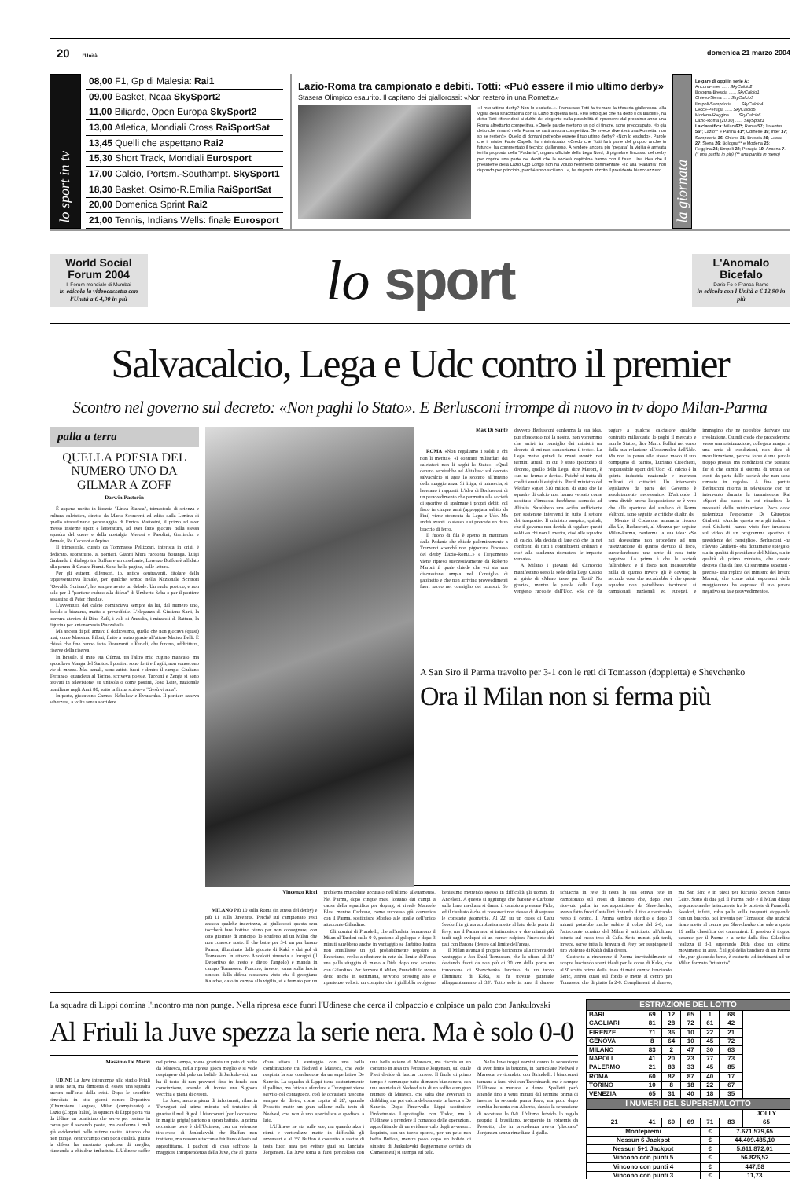20 l'Unità
domenica 21 marzo 2004
lo sport in tv
| 08,00 F1, Gp di Malesia: Rai1 |
| 09,00 Basket, Ncaa SkySport2 |
| 11,00 Biliardo, Open Europa SkySport2 |
| 13,00 Atletica, Mondiali Cross RaiSportSat |
| 13,45 Quelli che aspettano Rai2 |
| 15,30 Short Track, Mondiali Eurosport |
| 17,00 Calcio, Portsm.-Southampt. SkySport1 |
| 18,30 Basket, Osimo-R.Emilia RaiSportSat |
| 20,00 Domenica Sprint Rai2 |
| 21,00 Tennis, Indians Wells: finale Eurosport |
Lazio-Roma tra campionato e debiti. Totti: «Può essere il mio ultimo derby»
Stasera Olimpico esaurito. Il capitano dei giallorossi: «Non resterò in una Rometta»
«Il mio ultimo derby? Non lo escludo..». Francesco Totti fa tremare la tifoseria giallorossa, alla vigilia della stracittadina con la Lazio di questa sera. «Ho letto quel che ha detto il ds Baldini», ha detto Totti riferendosi ai dubbi del dirigente sulla possibilità di riproporre dal prossimo anno una Roma altrettanto competitiva. «Quelle parole mettono un po' di timore, sono preoccupato. Ho già detto che rimarrò nella Roma se sarà ancora competitiva. Se invece diventerà una Rometta, non so se resterò». Quello di domani potrebbe essere il tuo ultimo derby? «Non lo escludo». Parole che il mister Fabio Capello ha minimizzato: «Credo che Totti farà parte del gruppo anche in futuro», ha commentato il tecnico giallorosso. A rendere ancora più "pepata" la vigilia è arrivata ieri la proposta della "Padania", organo ufficiale della Lega Nord, di pignolare l'incasso del derby per coprire una parte dei debiti che le società capitoline hanno con il fisco. Una idea che il presidente della Lazio Ugo Longo non ha voluto nemmeno commentare. «Io alla "Padania" non rispondo per principio, perché sono siciliano...», ha risposto stizzito il presidente biancoazzurro.
la giornata
Le gare di oggi in serie A:
Ancona-Inter ...... SkyCalcio2
Bologna-Brescia ...... SkyCalcio1
Chievo-Siena ...... SkyCalcio3
Empoli-Sampdoria ...... SkyCalcio4
Lecce-Perugia ...... SkyCalcio5
Modena-Reggina ...... SkyCalcio6
Lazio-Roma (20:30) ...... SkySport1
La classifica: Milan 67*; Roma 57; Juventus 56*; Lazio** e Parma 41*; Udinese 39; Inter 37; Sampdoria 36; Chievo 31; Brescia 28; Lecce 27; Siena 26; Bologna** e Modena 25; Reggina 24; Empoli 22; Perugia 19; Ancona 7. (* una partita in più) (** una partita in meno)
World Social Forum 2004
Il Forum mondiale di Mumbai
in edicola la videocassetta con l'Unità a € 4,90 in più
lo sport
L'Anomalo Bicefalo
Dario Fo e Franca Rame
in edicola con l'Unità a € 12,90 in più
Salvacalcio, Lega e Udc contro il premier
Scontro nel governo sul decreto: «Non paghi lo Stato». E Berlusconi irrompe di nuovo in tv dopo Milan-Parma
palla a terra
QUELLA POESIA DEL NUMERO UNO DA GILMAR A ZOFF
Darwin Pastorin
È appena uscito in libreria "Linea Bianca", trimestrale di scienza e cultura calcistica, diretto da Mario Sconcerti ed edito dalla Limina di quello straordinario personaggio di Enrico Mattesini, il primo ad aver messo insieme sport e letteratura, ad aver fatto giocare nella stessa squadra del cuore e della nostalgia Meroni e Pasolini, Garrincha e Amado, Re Cecconi e Arpino.
Il trimestrale, curato da Tommasso Pellizzari, interista in crisi, è dedicato, soprattutto, ai portieri. Gianni Mura racconta Boranga, Luigi Garlando il dialogo tra Buffon e un casellante, Lorenzo Buffon è affidato alla penna di Cesare Fiumi. Sono belle pagine, belle letture.
Per gli estremi difensori, io, antico centravanti, titolare della rappresentativa liceale, per qualche tempo nella Nazionale Scrittori "Osvaldo Soriano", ho sempre avuto un debole. Un ruolo poetico, e non solo per il "portiere caduto alla difesa" di Umberto Saba o per il portiere assassino di Peter Handke.
L'avventura del calcio cominciava sempre da lui, dal numero uno, freddo o bizzarro, matto o prevedibile. L'eleganza di Giuliano Sarti, la bravura atavica di Dino Zoff, i voli di Anzolin, i miracoli di Battara, la figurina per antonomasia Piazzaballa.
Ma ancora di più amavo il dodicesimo, quello che non giocava (quasi) mai, come Massimo Piloni, finito a teatro grazie all'attore Matteo Belli. E chissà che fine hanno fatto Fioravanti e Ferioli, che furono, addirittura, riserve della riserva.
In Brasile, il mito era Gilmar, tra l'altro mio cugino mancato, ma spopolava Manga del Santos. I portieri sono forti e fragili, non conoscono vie di mezzo. Mai banali, sono artisti fuori e dentro il campo. Giuliano Terraneo, quand'era al Torino, scriveva poesie, Tacconi e Zenga si sono provati in televisione, su un'isola o come postini, Joao Leite, nazionale brasiliano negli Anni 80, sotto la firma scriveva "Gesù vi ama".
In porta, giocavano Camus, Nabokov e Evtusenko. Il portiere sapeva scherzare, a volte senza sorridere.
Max Di Sante
ROMA «Non regaliamo i soldi a chi non li merita», «I contratti miliardari dei calciatori non li paghi lo Stato», «Quel denaro servirebbe ad Alitalia»: sul decreto salvacalcio si apre lo scontro all'interno della maggioranza. Si litiga, si minaccia, si lacerano i rapporti. L'idea di Berlusconi di un provvedimento che permetta alle società di sportive di spalmare i propri debiti col fisco in cinque anni (appoggiata subito da Fini) viene stroncata da Lega e Udc. Ma andrà avanti lo stesso e si prevede un duro braccio di ferro.
Il fuoco di fila è aperto in mattinata dalla Padania che chiede polemicamente a Tremonti «perché non pignorare l'incasso del derby Lazio-Roma..» e l'argomento viene ripreso successivamente da Roberto Maroni il quale chiede che «ci sia una discussione ampia nel Consiglio di gabinetto e che non arrivino provvedimenti fuori sacco nel consiglio dei ministri. Se davvero Berlusconi conferma la sua idea, pur ribadendo noi la nostra, non vorremmo che arrivi in consiglio dei ministri un decreto di cui non conosciamo il testo». La Lega mette quindi le mani avanti: nei termini attuali in cui è stato ipotizzato il decreto, quello della Lega, dice Maroni, è «un no fermo e deciso. Poiché si tratta di crediti erariali esigibili». Per il ministro del Welfare «quei 510 milioni di euro che le squadre di calcio non hanno versato come sostituto d'imposta farebbero comodo ad Alitalia. Sarebbero una «cifra sufficiente per sostenere interventi in tutto il settore dei trasporti». Il ministro auspica, quindi, che il governo non decida di regalare questi soldi «a chi non li merita, cioè alle squadre di calcio. Ma decida di fare ciò che fa nei confronti di tutti i contribuenti ordinari e cioè alla scadenza riscuotere le imposte versate».
A Milano i giovani del Carroccio manifestano sotto la sede della Lega Calcio al grido di «Meno tasse per Totti? No grazie», mentre le parole della Lega vengono raccolte dall'Udc. «Se c'è da pagare a qualche calciatore qualche contratto miliardario lo paghi il mercato e non lo Stato», dice Marco Follini nel corso della sua relazione all'assemblea dell'Udc. Ma non la pensa allo stesso modo il suo compagno di partito, Luciano Ciocchetti, responsabile sport dell'Udc: «Il calcio è la quinta industria nazionale e interessa milioni di cittadini. Un intervento legislativo da parte del Governo è assolutamente necessario». D'altronde il tema divide anche l'opposizione se è vero che alle aperture del sindaco di Roma Veltroni, sono seguite le critiche di altri ds.
Mentre il Codacons annuncia ricorso alla Ue, Berlusconi, al Meazza per seguire Milan-Parma, conferma la sua idea: «Se noi dovessimo non procedere ad una rateizzazione di quanto dovuto al fisco, succederebbero una serie di cose tutte negative. La prima è che le società fallirebbero e il fisco non incasserebbe nulla di quanto invece gli è dovuto; la seconda cosa che accadrebbe è che queste squadre non potrebbero iscriversi ai campionati nazionali ed europei, e immagino che ne potrebbe derivare una rivoluzione. Quindi credo che procederemo verso una rateizzazione, collegata magari a una serie di condizioni, non dico di moralizzazione, perché forse è una parola troppo grossa, ma condizioni che possano far sì che cambi il sistema di tenuta dei conti da parte delle società che non sono rimaste in regola». A fine partita Berlusconi ritorna in televisione con un intervento durante la trasmissione Rai «Sport due sera» in cui ribadisce la necessità della rateizzazione. Poco dopo polemizza l'esponente Ds Giuseppe Giulietti: «Anche questa sera gli italiani -così Giulietti- hanno visto fare irruzione sul video di un programma sportivo il presidente del consiglio». Berlusconi -ha rilevato Giulietti- «ha dottamente spiegato, sia in qualità di presidente del Milan, sia in qualità di primo ministro, che questo decreto s'ha da fare. Ci saremmo aspettati - precisa- una replica del ministro del lavoro Maroni, che come altri esponenti della maggioranza ha espresso il suo parere negativo su tale provvedimento».
A San Siro il Parma travolto per 3-1 con le reti di Tomasson (doppietta) e Shevchenko
Ora il Milan non si ferma più
Vincenzo Ricci
MILANO Più 10 sulla Roma (in attesa del derby) e più 11 sulla Juventus. Perché sul campionato resti ancora qualche incertezza, ai giallorossi questa sera toccherà fare bottino pieno per non consegnare, con otto giornate di anticipo, lo scudetto ad un Milan che non conosce soste. E che batte per 3-1 un pur buono Parma, illuminato dalle giocate di Kakà e dai gol di Tomasson. In attacco Ancelotti rinuncia a Inzaghi (il Deportivo del resto è dietro l'angolo) e manda in campo Tomasson. Pancaro, invece, torna sulla fascia sinistra della difesa rossonera visto che il georgiano Kaladze, dato in campo alla vigilia, si è fermato per un problema muscolare accusato nell'ultimo allenamento. Nel Parma, dopo cinque mesi lontano dai campi a causa della squalifica per doping, si rivede Manuele Blasi mentre Carbone, come successo già domenica con il Parma, sostituisce Morfeo alle spalle dell'unico attaccante Gilardino.
Gli uomini di Prandelli, che all'andata fermarono il Milan al Tardini sullo 0-0, partono al galoppo e dopo 3 minuti sarebbero anche in vantaggio se l'arbitro Farina non annullasse un gol probabilmente regolare a Bresciano, svelto a ribattere in rete dal limite dell'area una palla sfuggita di mano a Dida dopo uno scontro con Gilardino. Per fermare il Milan, Prandelli lo aveva detto anche in settimana, servono pressing alto e ripartenze veloci: un compito che i gialloblù svolgono benissimo mettendo spesso in difficoltà gli uomini di Ancelotti. A questo si aggiunga che Barone e Carbone sulla linea mediana si danno il cambio a pressare Pirlo, ed il risultato è che ai rossoneri non riesce di disegnare le consuete geometrie. Al 22' su un cross di Cafu Seedorf in girata acrobatica mette al lato della porta di Frey, ma il Parma non si intimorisce e due minuti più tardi sugli sviluppi di un corner colpisce l'incrocio dei pali con Barone (destro dal limite dell'area).
Il Milan avanza il proprio baricentro alla ricerca del vantaggio e Jon Dahl Tomasson, che lo sfiora al 31' deviando fuori da non più di 30 cm dalla porta un traversone di Shevchenko lanciato da un tacco illuminato di Kakà, si fa trovare puntuale all'appuntamento al 33'. Tutto solo in area il danese schiaccia in rete di testa la sua ottava rete in campionato sul cross di Pancaro che, dopo aver ricevuto palla in sovrapposizione da Shevchenko, aveva fatto fuori Castellini fintando il tiro e rientrando verso il centro. Il Parma sembra stordito e dopo 3 minuti potrebbe anche subire il colpo del 2-0, ma l'attaccante ucraino del Milan è anticipato all'ultimo istante sul cross teso di Cafu. Sette minuti più tardi, invece, serve tutta la bravura di Frey per respingere il tiro violento di Kakà dalla destra.
Costretto a rincorrere il Parma inevitabilmente si scopre lasciando spazi ideali per le corse di Kakà, che al 9' scatta prima della linea di metà campo bruciando Seric, arriva quasi sul fondo e mette al centro per Tomasson che di piatto fa 2-0. Complimenti al danese, ma San Siro è in piedi per Ricardo Izecson Santos Leite. Sotto di due gol il Parma cede e il Milan dilaga segnando anche la terza rete fra le proteste di Prandelli. Seedorf, infatti, ruba palla sulla trequarti stoppando con un braccio, poi inventa per Tomasson che anziché tirare mette al centro per Shevchenko che sale a quota 19 nella classifica dei cannonieri. Il passivo è troppo pesante per il Parma e a sette dalla fine Gilardino realizza il 3-1 superando Dida dopo un ottimo movimento in area. È il gol della bandiera di un Parma che, pur giocando bene, è costretto ad inchinarsi ad un Milan formato "tritatutto".
La squadra di Lippi domina l'incontro ma non punge. Nella ripresa esce fuori l'Udinese che cerca il colpaccio e colpisce un palo con Jankulovski
Al Friuli la Juve spezza la serie nera. Ma è solo 0-0
Massimo De Marzi
UDINE La Juve interrompe allo stadio Friuli la serie nera, ma dimostra di essere una squadra ancora sull'orlo della crisi. Dopo le sconfitte rimediate in otto giorni contro Deportivo (Champions League), Milan (campionato) e Lazio (Coppa Italia), la squadra di Lippi porta via da Udine un punticino che serve per restare in corsa per il secondo posto, ma conferma i mali già evidenziati nelle ultime uscite. Attacco che non punge, centrocampo con poca qualità, giusto la difesa ha mostrato qualcosa di meglio, riuscendo a chiudere imbattuta. L'Udinese soffre nel primo tempo, viene graziata un paio di volte da Maresca, nella ripresa gioca meglio e si vede respingere dal palo un bolide di Jankulovski, ma ha il torto di non provarci fino in fondo con convinzione, avendo di fronte una Signora vecchia e piena di cerotti.
La Juve, ancora piena di infortunati, rilancia Trezeguet dal primo minuto nel tentativo di guarire il mal di gol. I bianconeri (per l'occasione in maglia grigia) partono a spron battuto, la prima occasione però è dell'Udinese, con un velenoso tiro-cross di Jankulovski che Buffon non trattiene, ma nessun attaccante friuliano è lesto ad approfittarne. I padroni di casa soffrono la maggiore intraprendenza della Juve, che al quarto d'ora sfiora il vantaggio con una bella combinazione tra Nedved e Maresca, che vede respinta la sua conclusione da un superlativo De Sanctis. La squadra di Lippi tiene costantemente il pallino, ma fatica a sfondare e Trezeguet viene servito col contagocce, così le occasioni nascono sempre da dietro, come capita al 26', quando Pessotto mette un gran pallone sulla testa di Nedved, che non è uno specialista e spedisce a lato.
L'Udinese ne sta sulle sue, ma quando alza i ritmi e verticalizza mette in difficoltà gli avversari e al 35' Buffon è costretto a uscire di testa fuori area per evitare guai sul lanciato Jorgensen. La Juve torna a farsi pericolosa con una bella azione di Maresca, ma rischia su un contatto in area tra Ferrara e Jorgensen, sul quale Pieri decide di lasciar correre. Il finale di primo tempo è comunque tutto di marca bianconera, con una sventola di Nedved alta di un soffio e un gran numero di Maresca, che salta due avversari in dribbling ma poi calcia debolmente in bocca a De Sanctis. Dopo l'intervallo Lippi sostituisce l'infortunato Legrottaglie con Tudor, ma è l'Udinese a prendere il comando delle operazioni, approfittando di un evidente calo degli avversari: Iaquinta, con un tocco sporco, per un pelo non beffa Buffon, mentre poco dopo un bolide di sinistro di Jankulovski (leggermente deviato da Camoranesi) si stampa sul palo.
Nella Juve troppi uomini danno la sensazione di aver finito la benzina, in particolare Nedved e Maresca, avvicendato con Birindelli. I bianconeri tornano a farsi vivi con Tacchinardi, ma è sempre l'Udinese a menare le danze. Spalletti però attende fino a venti minuti dal termine prima di inserire la seconda punta Fava, ma poco dopo cambia Iaquinta con Alberto, dando la sensazione di accettare lo 0-0. L'ultimo brivido lo regala proprio il brasiliano, recuperato in extremis da Pessotto, che in precedenza aveva "placcato" Jorgensen senza rimediare il giallo.
| ESTRAZIONE DEL LOTTO | | | | | | |
| --- | --- | --- | --- | --- | --- | --- |
| BARI | 69 | 12 | 65 | 1 | 68 | |
| CAGLIARI | 81 | 28 | 72 | 61 | 42 | |
| FIRENZE | 71 | 36 | 10 | 22 | 21 | |
| GENOVA | 8 | 64 | 10 | 45 | 72 | |
| MILANO | 83 | 2 | 47 | 30 | 63 | |
| NAPOLI | 41 | 20 | 23 | 77 | 73 | |
| PALERMO | 21 | 83 | 33 | 45 | 85 | |
| ROMA | 60 | 82 | 87 | 40 | 17 | |
| TORINO | 10 | 8 | 18 | 22 | 67 | |
| VENEZIA | 65 | 31 | 40 | 18 | 35 | |
| I NUMERI DEL SUPERENALOTTO | | | | | | |
| | | | | | | JOLLY |
| 21 | 41 | 60 | 69 | 71 | 83 | 65 |
| Montepremi | | | | € | 7.671.579,65 | |
| Nessun 6 Jackpot | | | | € | 44.409.485,10 | |
| Nessun 5+1 Jackpot | | | | € | 5.611.872,01 | |
| Vincono con punti 5 | | | | € | 56.826,52 | |
| Vincono con punti 4 | | | | € | 447,58 | |
| Vincono con punti 3 | | | | € | 11,73 | |